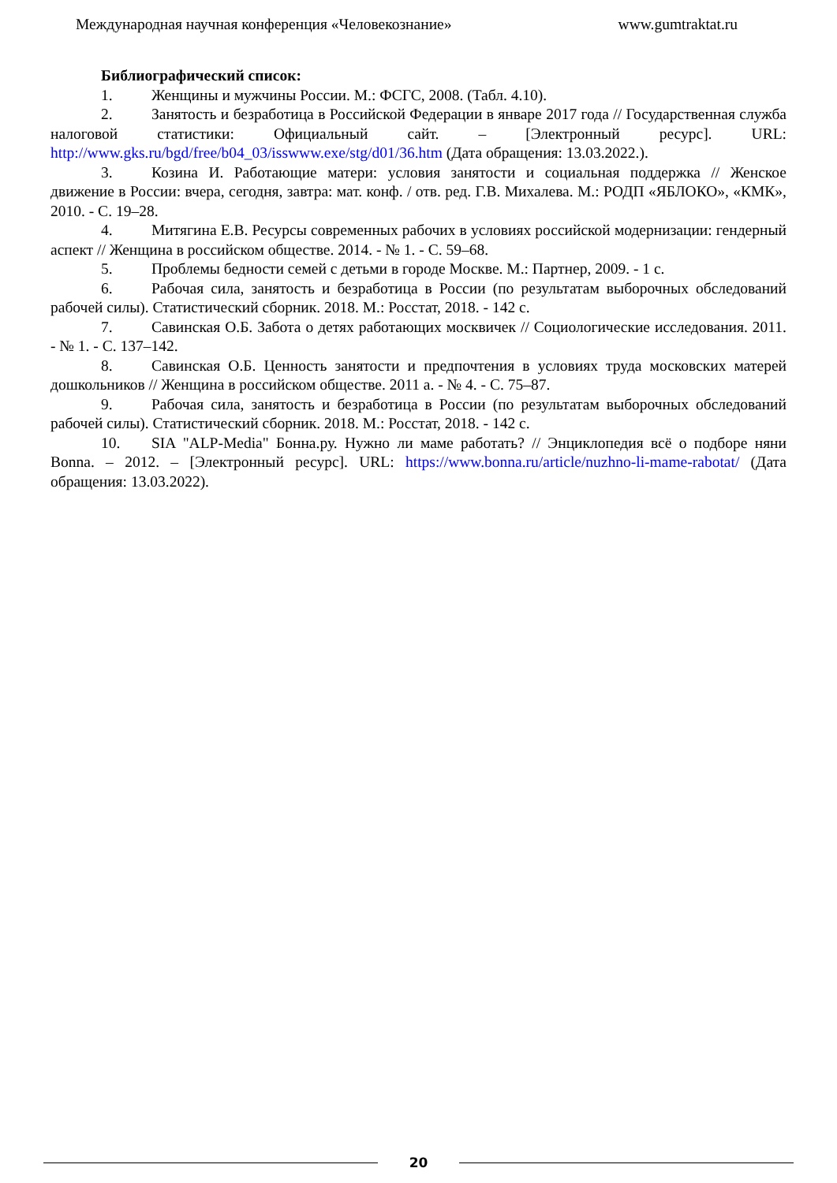Международная научная конференция «Человекознание» www.gumtraktat.ru
Библиографический список:
1. Женщины и мужчины России. М.: ФСГС, 2008. (Табл. 4.10).
2. Занятость и безработица в Российской Федерации в январе 2017 года // Государственная служба налоговой статистики: Официальный сайт. – [Электронный ресурс]. URL: http://www.gks.ru/bgd/free/b04_03/isswww.exe/stg/d01/36.htm (Дата обращения: 13.03.2022.).
3. Козина И. Работающие матери: условия занятости и социальная поддержка // Женское движение в России: вчера, сегодня, завтра: мат. конф. / отв. ред. Г.В. Михалева. М.: РОДП «ЯБЛОКО», «КМК», 2010. - С. 19–28.
4. Митягина Е.В. Ресурсы современных рабочих в условиях российской модернизации: гендерный аспект // Женщина в российском обществе. 2014. - № 1. - С. 59–68.
5. Проблемы бедности семей с детьми в городе Москве. М.: Партнер, 2009. - 1 с.
6. Рабочая сила, занятость и безработица в России (по результатам выборочных обследований рабочей силы). Статистический сборник. 2018. М.: Росстат, 2018. - 142 с.
7. Савинская О.Б. Забота о детях работающих москвичек // Социологические исследования. 2011. - № 1. - С. 137–142.
8. Савинская О.Б. Ценность занятости и предпочтения в условиях труда московских матерей дошкольников // Женщина в российском обществе. 2011 а. - № 4. - С. 75–87.
9. Рабочая сила, занятость и безработица в России (по результатам выборочных обследований рабочей силы). Статистический сборник. 2018. М.: Росстат, 2018. - 142 с.
10. SIA "ALP-Media" Бонна.ру. Нужно ли маме работать? // Энциклопедия всё о подборе няни Bonna. – 2012. – [Электронный ресурс]. URL: https://www.bonna.ru/article/nuzhno-li-mame-rabotat/ (Дата обращения: 13.03.2022).
20